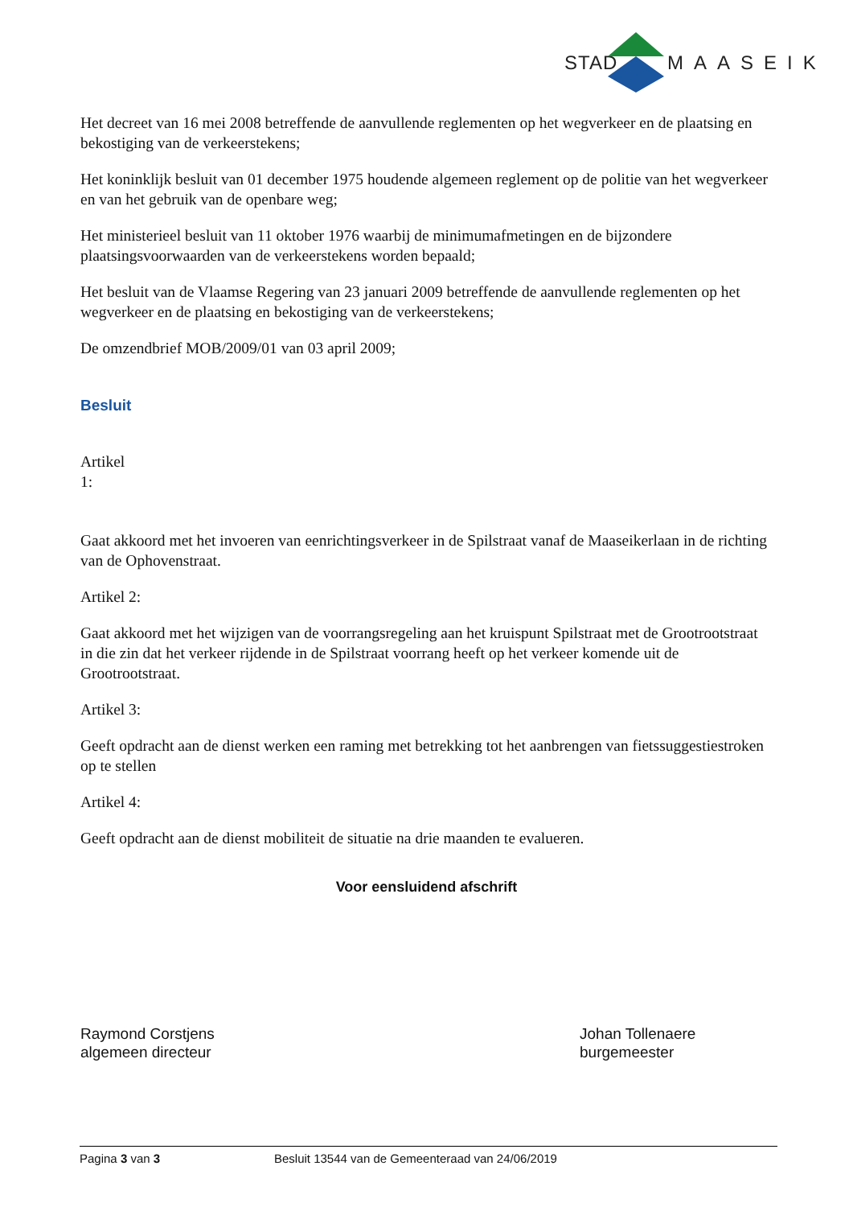STAD MAASEIK
Het decreet van 16 mei 2008 betreffende de aanvullende reglementen op het wegverkeer en de plaatsing en bekostiging van de verkeerstekens;
Het koninklijk besluit van 01 december 1975 houdende algemeen reglement op de politie van het wegverkeer en van het gebruik van de openbare weg;
Het ministerieel besluit van 11 oktober 1976 waarbij de minimumafmetingen en de bijzondere plaatsingsvoorwaarden van de verkeerstekens worden bepaald;
Het besluit van de Vlaamse Regering van 23 januari 2009 betreffende de aanvullende reglementen op het wegverkeer en de plaatsing en bekostiging van de verkeerstekens;
De omzendbrief MOB/2009/01 van 03 april 2009;
Besluit
Artikel 1:
Gaat akkoord met het invoeren van eenrichtingsverkeer in de Spilstraat vanaf de Maaseikerlaan in de richting van de Ophovenstraat.
Artikel 2:
Gaat akkoord met het wijzigen van de voorrangsregeling aan het kruispunt Spilstraat met de Grootrootstraat in die zin dat het verkeer rijdende in de Spilstraat voorrang heeft op het verkeer komende uit de Grootrootstraat.
Artikel 3:
Geeft opdracht aan de dienst werken een raming met betrekking tot het aanbrengen van fietssuggestiestroken op te stellen
Artikel 4:
Geeft opdracht aan de dienst mobiliteit de situatie na drie maanden te evalueren.
Voor eensluidend afschrift
Raymond Corstjens
algemeen directeur
Johan Tollenaere
burgemeester
Pagina 3 van 3 Besluit 13544 van de Gemeenteraad van 24/06/2019